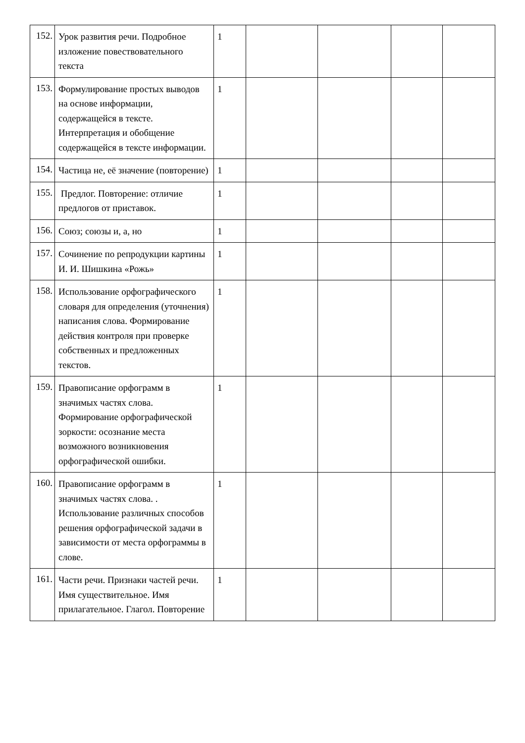| 152. | Урок развития речи. Подробное изложение повествовательного текста | 1 | | | | |
| 153. | Формулирование простых выводов на основе информации, содержащейся в тексте. Интерпретация и обобщение содержащейся в тексте информации. | 1 | | | | |
| 154. | Частица не, её значение (повторение) | 1 | | | | |
| 155. | Предлог. Повторение: отличие предлогов от приставок. | 1 | | | | |
| 156. | Союз; союзы и, а, но | 1 | | | | |
| 157. | Сочинение по репродукции картины И. И. Шишкина «Рожь» | 1 | | | | |
| 158. | Использование орфографического словаря для определения (уточнения) написания слова. Формирование действия контроля при проверке собственных и предложенных текстов. | 1 | | | | |
| 159. | Правописание орфограмм в значимых частях слова. Формирование орфографической зоркости: осознание места возможного возникновения орфографической ошибки. | 1 | | | | |
| 160. | Правописание орфограмм в значимых частях слова. . Использование различных способов решения орфографической задачи в зависимости от места орфограммы в слове. | 1 | | | | |
| 161. | Части речи. Признаки частей речи. Имя существительное. Имя прилагательное. Глагол. Повторение | 1 | | | | |